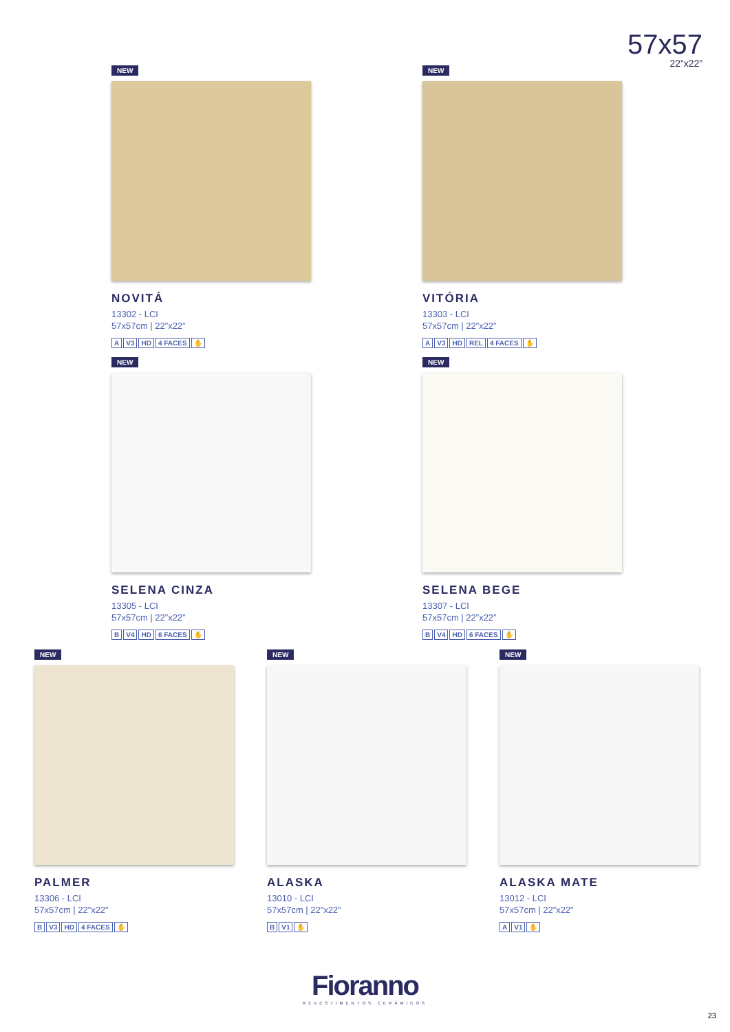57x57
22”x22”
NEW
NOVITÁ
13302 - LCI
57x57cm | 22”x22”
A V3 HD 4 FACES ✋
NEW
VITÓRIA
13303 - LCI
57x57cm | 22”x22”
A V3 HD REL 4 FACES ✋
NEW
SELENA CINZA
13305 - LCI
57x57cm | 22”x22”
B V4 HD 6 FACES ✋
NEW
SELENA BEGE
13307 - LCI
57x57cm | 22”x22”
B V4 HD 6 FACES ✋
NEW
PALMER
13306 - LCI
57x57cm | 22”x22”
B V3 HD 4 FACES ✋
NEW
ALASKA
13010 - LCI
57x57cm | 22”x22”
B V1 ✋
NEW
ALASKA MATE
13012 - LCI
57x57cm | 22”x22”
A V1 ✋
Fioranno
REVESTIMENTOS CERÂMICOS
23